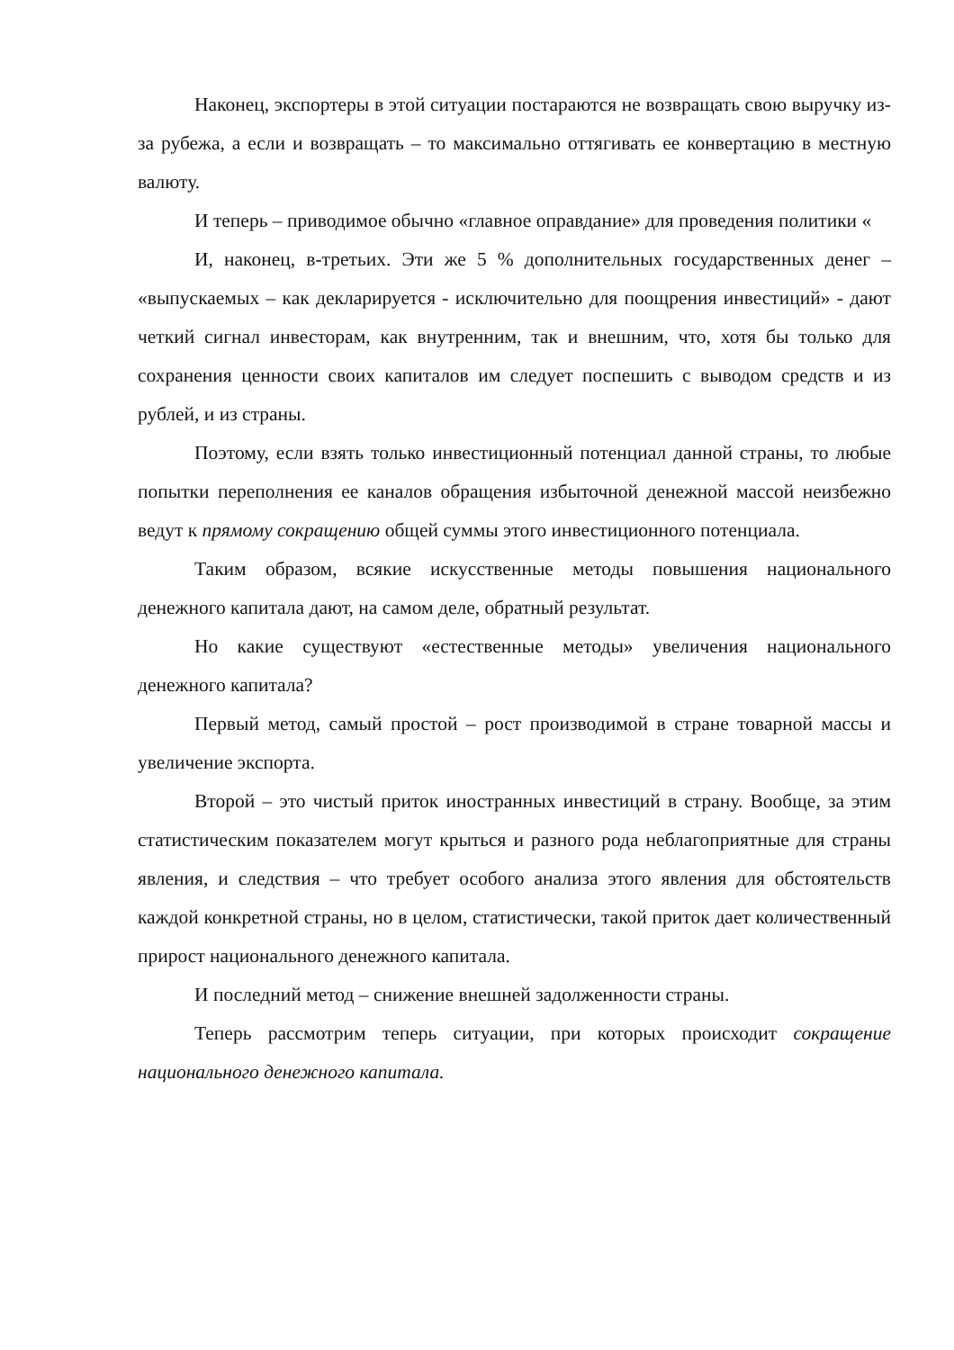Наконец, экспортеры в этой ситуации постараются не возвращать свою выручку из-за рубежа, а если и возвращать – то максимально оттягивать ее конвертацию в местную валюту.
И теперь – приводимое обычно «главное оправдание» для проведения политики «
И, наконец, в-третьих. Эти же 5 % дополнительных государственных денег – «выпускаемых – как декларируется - исключительно для поощрения инвестиций» - дают четкий сигнал инвесторам, как внутренним, так и внешним, что, хотя бы только для сохранения ценности своих капиталов им следует поспешить с выводом средств и из рублей, и из страны.
Поэтому, если взять только инвестиционный потенциал данной страны, то любые попытки переполнения ее каналов обращения избыточной денежной массой неизбежно ведут к прямому сокращению общей суммы этого инвестиционного потенциала.
Таким образом, всякие искусственные методы повышения национального денежного капитала дают, на самом деле, обратный результат.
Но какие существуют «естественные методы» увеличения национального денежного капитала?
Первый метод, самый простой – рост производимой в стране товарной массы и увеличение экспорта.
Второй – это чистый приток иностранных инвестиций в страну. Вообще, за этим статистическим показателем могут крыться и разного рода неблагоприятные для страны явления, и следствия – что требует особого анализа этого явления для обстоятельств каждой конкретной страны, но в целом, статистически, такой приток дает количественный прирост национального денежного капитала.
И последний метод – снижение внешней задолженности страны.
Теперь рассмотрим теперь ситуации, при которых происходит сокращение национального денежного капитала.